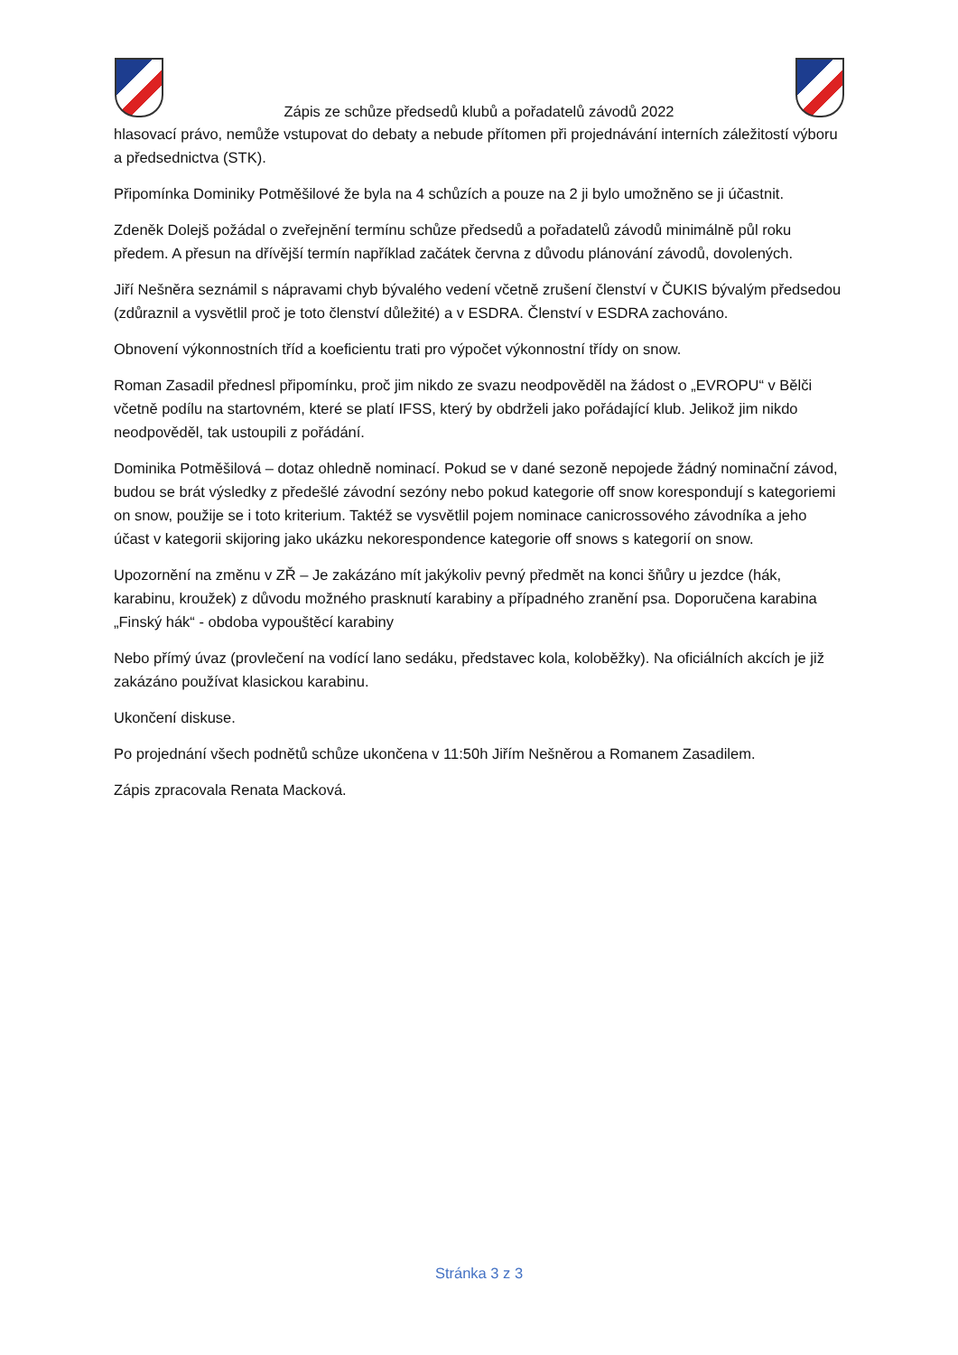Zápis ze schůze předsedů klubů a pořadatelů závodů 2022
hlasovací právo, nemůže vstupovat do debaty a nebude přítomen při projednávání interních záležitostí výboru a předsednictva (STK).
Připomínka Dominiky Potměšilové že byla na 4 schůzích a pouze na 2 ji bylo umožněno se ji účastnit.
Zdeněk Dolejš požádal o zveřejnění termínu schůze předsedů a pořadatelů závodů minimálně půl roku předem. A přesun na dřívější termín například začátek června z důvodu plánování závodů, dovolených.
Jiří Nešněra seznámil s nápravami chyb bývalého vedení včetně zrušení členství v ČUKIS bývalým předsedou (zdůraznil a vysvětlil proč je toto členství důležité) a v ESDRA. Členství v ESDRA zachováno.
Obnovení výkonnostních tříd a koeficientu trati pro výpočet výkonnostní třídy on snow.
Roman Zasadil přednesl připomínku, proč jim nikdo ze svazu neodpověděl na žádost o „EVROPU“ v Bělči včetně podílu na startovném, které se platí IFSS, který by obdrželi jako pořádající klub. Jelikož jim nikdo neodpověděl, tak ustoupili z pořádání.
Dominika Potměšilová – dotaz ohledně nominací. Pokud se v dané sezoně nepojede žádný nominační závod, budou se brát výsledky z předešlé závodní sezóny nebo pokud kategorie off snow korespondují s kategoriemi on snow, použije se i toto kriterium. Taktéž se vysvětlil pojem nominace canicrossového závodníka a jeho účast v kategorii skijoring jako ukázku nekorespondence kategorie off snows s kategorií on snow.
Upozornění na změnu v ZŘ – Je zakázáno mít jakýkoliv pevný předmět na konci šňůry u jezdce (hák, karabinu, kroužek) z důvodu možného prasknutí karabiny a případného zranění psa. Doporučena karabina „Finský hák“ - obdoba vypouštěcí karabiny
Nebo přímý úvaz (provlečení na vodící lano sedáku, představec kola, koloběžky). Na oficiálních akcích je již zakázáno používat klasickou karabinu.
Ukončení diskuse.
Po projednání všech podnětů schůze ukončena v 11:50h Jiřím Nešněrou a Romanem Zasadilem.
Zápis zpracovala Renata Macková.
Stránka 3 z 3